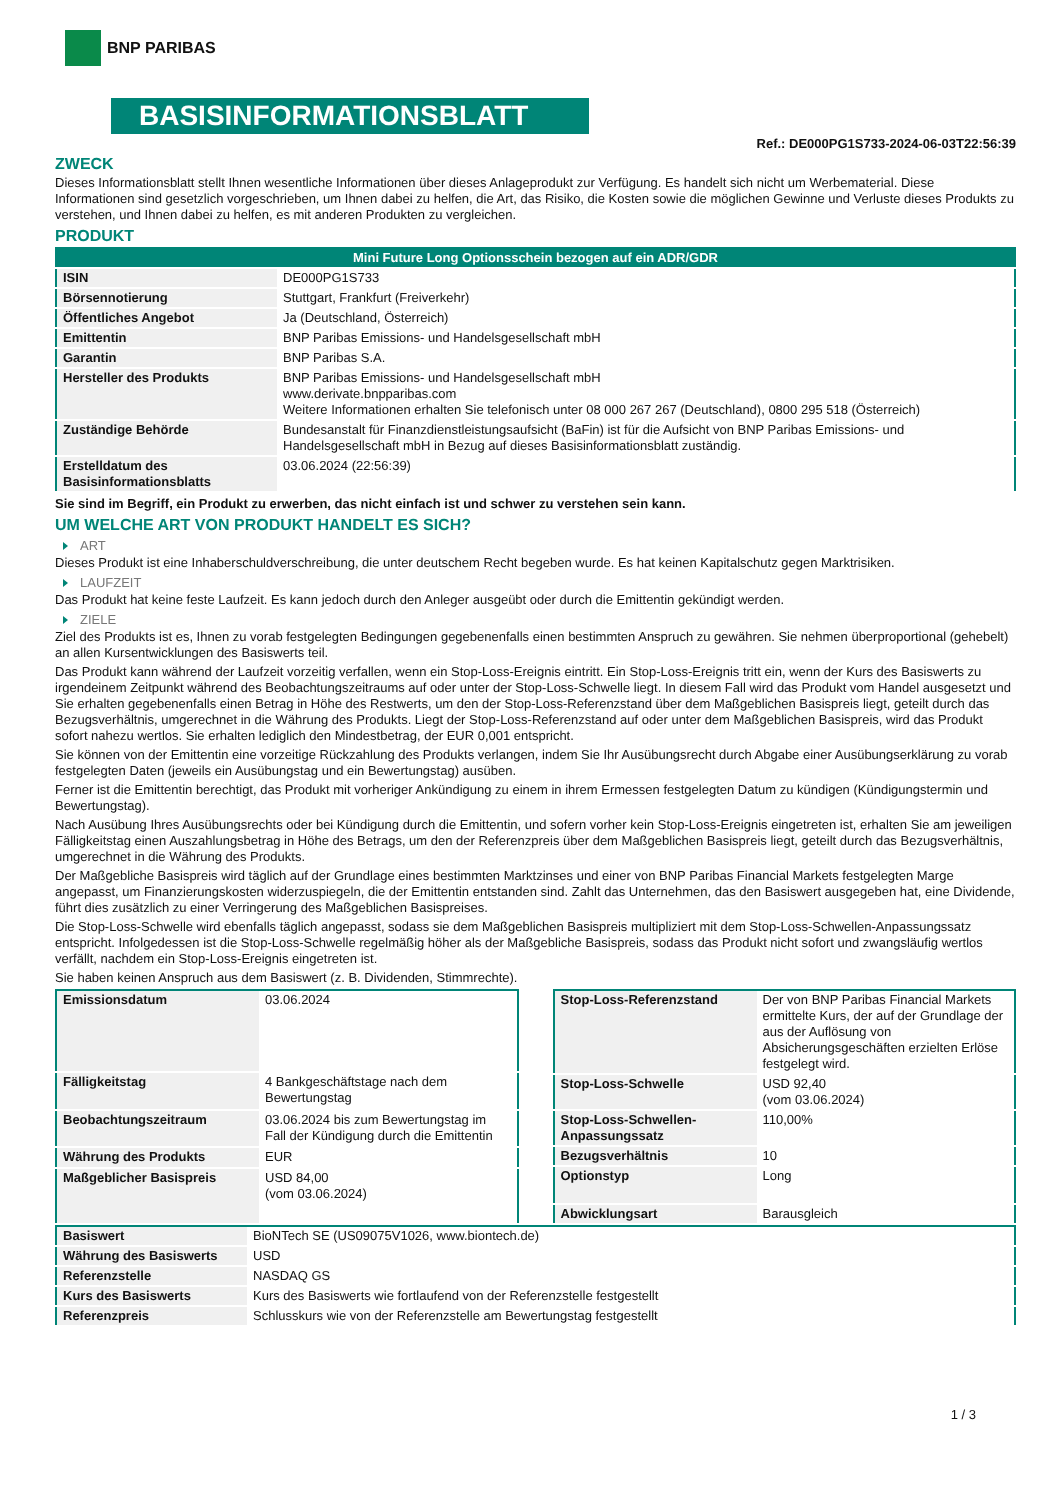BNP PARIBAS
BASISINFORMATIONSBLATT
Ref.: DE000PG1S733-2024-06-03T22:56:39
ZWECK
Dieses Informationsblatt stellt Ihnen wesentliche Informationen über dieses Anlageprodukt zur Verfügung. Es handelt sich nicht um Werbematerial. Diese Informationen sind gesetzlich vorgeschrieben, um Ihnen dabei zu helfen, die Art, das Risiko, die Kosten sowie die möglichen Gewinne und Verluste dieses Produkts zu verstehen, und Ihnen dabei zu helfen, es mit anderen Produkten zu vergleichen.
PRODUKT
| Mini Future Long Optionsschein bezogen auf ein ADR/GDR | |
| ISIN | DE000PG1S733 |
| Börsennotierung | Stuttgart, Frankfurt (Freiverkehr) |
| Öffentliches Angebot | Ja (Deutschland, Österreich) |
| Emittentin | BNP Paribas Emissions- und Handelsgesellschaft mbH |
| Garantin | BNP Paribas S.A. |
| Hersteller des Produkts | BNP Paribas Emissions- und Handelsgesellschaft mbH www.derivate.bnpparibas.com Weitere Informationen erhalten Sie telefonisch unter 08 000 267 267 (Deutschland), 0800 295 518 (Österreich) |
| Zuständige Behörde | Bundesanstalt für Finanzdienstleistungsaufsicht (BaFin) ist für die Aufsicht von BNP Paribas Emissions- und Handelsgesellschaft mbH in Bezug auf dieses Basisinformationsblatt zuständig. |
| Erstelldatum des Basisinformationsblatts | 03.06.2024 (22:56:39) |
Sie sind im Begriff, ein Produkt zu erwerben, das nicht einfach ist und schwer zu verstehen sein kann.
UM WELCHE ART VON PRODUKT HANDELT ES SICH?
ART
Dieses Produkt ist eine Inhaberschuldverschreibung, die unter deutschem Recht begeben wurde. Es hat keinen Kapitalschutz gegen Marktrisiken.
LAUFZEIT
Das Produkt hat keine feste Laufzeit. Es kann jedoch durch den Anleger ausgeübt oder durch die Emittentin gekündigt werden.
ZIELE
Ziel des Produkts ist es, Ihnen zu vorab festgelegten Bedingungen gegebenenfalls einen bestimmten Anspruch zu gewähren. Sie nehmen überproportional (gehebelt) an allen Kursentwicklungen des Basiswerts teil.
Das Produkt kann während der Laufzeit vorzeitig verfallen, wenn ein Stop-Loss-Ereignis eintritt. Ein Stop-Loss-Ereignis tritt ein, wenn der Kurs des Basiswerts zu irgendeinem Zeitpunkt während des Beobachtungszeitraums auf oder unter der Stop-Loss-Schwelle liegt. In diesem Fall wird das Produkt vom Handel ausgesetzt und Sie erhalten gegebenenfalls einen Betrag in Höhe des Restwerts, um den der Stop-Loss-Referenzstand über dem Maßgeblichen Basispreis liegt, geteilt durch das Bezugsverhältnis, umgerechnet in die Währung des Produkts. Liegt der Stop-Loss-Referenzstand auf oder unter dem Maßgeblichen Basispreis, wird das Produkt sofort nahezu wertlos. Sie erhalten lediglich den Mindestbetrag, der EUR 0,001 entspricht.
Sie können von der Emittentin eine vorzeitige Rückzahlung des Produkts verlangen, indem Sie Ihr Ausübungsrecht durch Abgabe einer Ausübungserklärung zu vorab festgelegten Daten (jeweils ein Ausübungstag und ein Bewertungstag) ausüben.
Ferner ist die Emittentin berechtigt, das Produkt mit vorheriger Ankündigung zu einem in ihrem Ermessen festgelegten Datum zu kündigen (Kündigungstermin und Bewertungstag).
Nach Ausübung Ihres Ausübungsrechts oder bei Kündigung durch die Emittentin, und sofern vorher kein Stop-Loss-Ereignis eingetreten ist, erhalten Sie am jeweiligen Fälligkeitstag einen Auszahlungsbetrag in Höhe des Betrags, um den der Referenzpreis über dem Maßgeblichen Basispreis liegt, geteilt durch das Bezugsverhältnis, umgerechnet in die Währung des Produkts.
Der Maßgebliche Basispreis wird täglich auf der Grundlage eines bestimmten Marktzinses und einer von BNP Paribas Financial Markets festgelegten Marge angepasst, um Finanzierungskosten widerzuspiegeln, die der Emittentin entstanden sind. Zahlt das Unternehmen, das den Basiswert ausgegeben hat, eine Dividende, führt dies zusätzlich zu einer Verringerung des Maßgeblichen Basispreises.
Die Stop-Loss-Schwelle wird ebenfalls täglich angepasst, sodass sie dem Maßgeblichen Basispreis multipliziert mit dem Stop-Loss-Schwellen-Anpassungssatz entspricht. Infolgedessen ist die Stop-Loss-Schwelle regelmäßig höher als der Maßgebliche Basispreis, sodass das Produkt nicht sofort und zwangsläufig wertlos verfällt, nachdem ein Stop-Loss-Ereignis eingetreten ist.
Sie haben keinen Anspruch aus dem Basiswert (z. B. Dividenden, Stimmrechte).
| Emissionsdatum | 03.06.2024 |
| Fälligkeitstag | 4 Bankgeschäftstage nach dem Bewertungstag |
| Beobachtungszeitraum | 03.06.2024 bis zum Bewertungstag im Fall der Kündigung durch die Emittentin |
| Währung des Produkts | EUR |
| Maßgeblicher Basispreis | USD 84,00 (vom 03.06.2024) |
| Stop-Loss-Referenzstand | Der von BNP Paribas Financial Markets ermittelte Kurs, der auf der Grundlage der aus der Auflösung von Absicherungsgeschäften erzielten Erlöse festgelegt wird. |
| Stop-Loss-Schwelle | USD 92,40 (vom 03.06.2024) |
| Stop-Loss-Schwellen-Anpassungssatz | 110,00% |
| Bezugsverhältnis | 10 |
| Optionstyp | Long |
| Abwicklungsart | Barausgleich |
| Basiswert | BioNTech SE (US09075V1026, www.biontech.de) |
| Währung des Basiswerts | USD |
| Referenzstelle | NASDAQ GS |
| Kurs des Basiswerts | Kurs des Basiswerts wie fortlaufend von der Referenzstelle festgestellt |
| Referenzpreis | Schlusskurs wie von der Referenzstelle am Bewertungstag festgestellt |
1 / 3